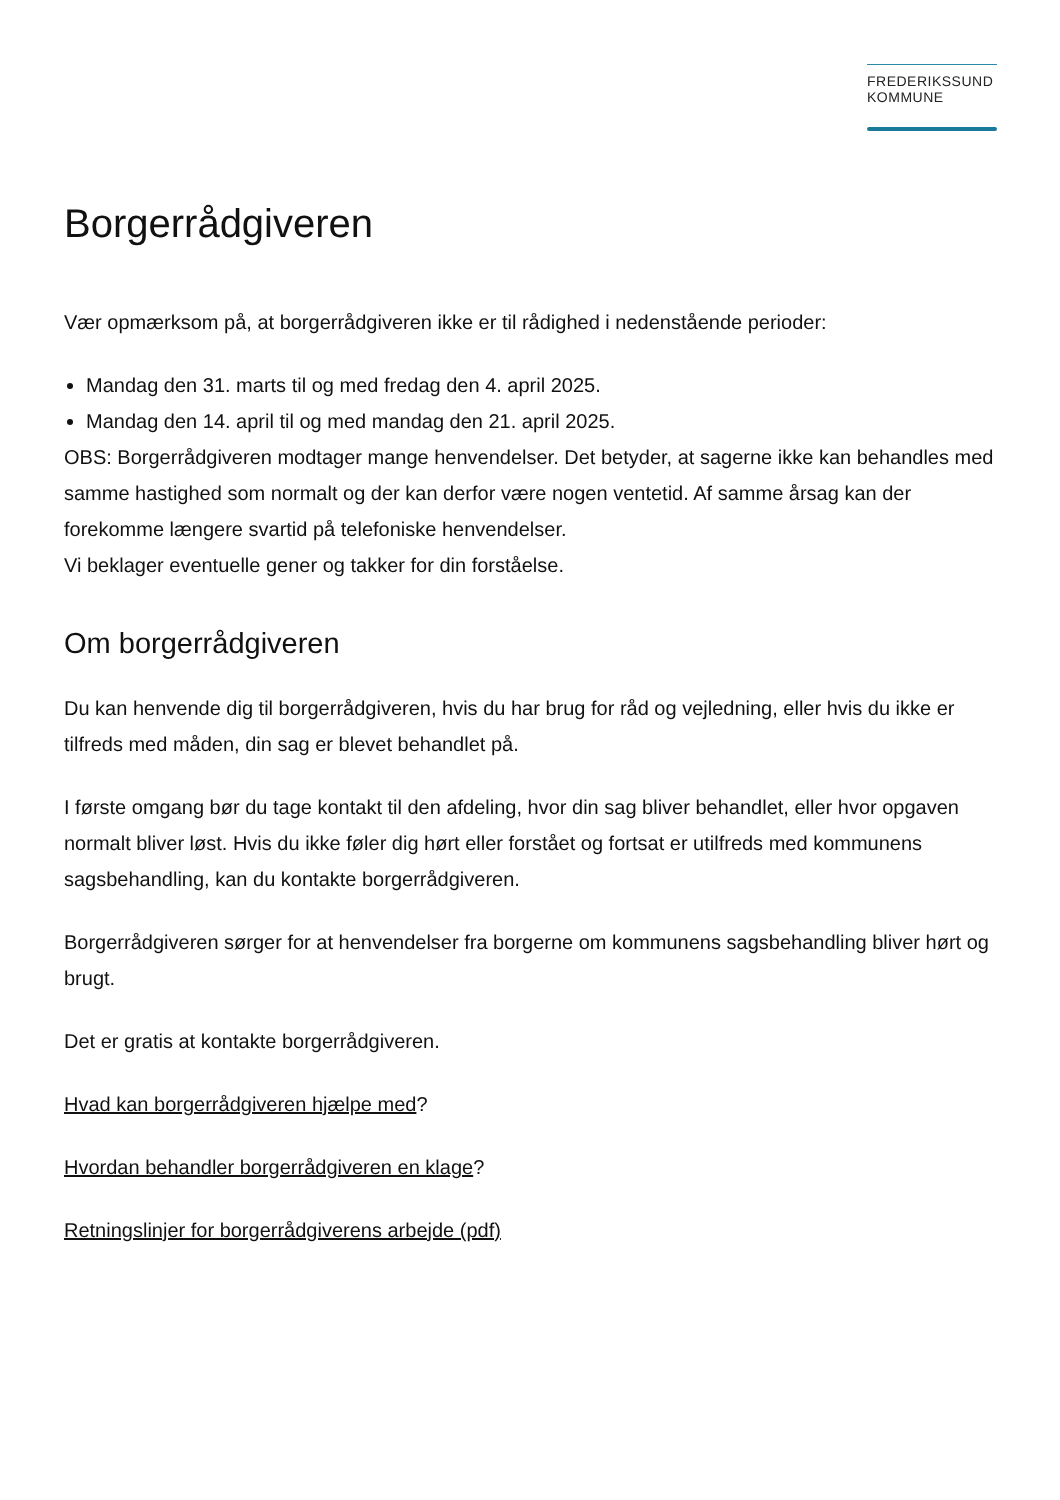FREDERIKSSUND
KOMMUNE
Borgerrådgiveren
Vær opmærksom på, at borgerrådgiveren ikke er til rådighed i nedenstående perioder:
Mandag den 31. marts til og med fredag den 4. april 2025.
Mandag den 14. april til og med mandag den 21. april 2025.
OBS: Borgerrådgiveren modtager mange henvendelser. Det betyder, at sagerne ikke kan behandles med samme hastighed som normalt og der kan derfor være nogen ventetid. Af samme årsag kan der forekomme længere svartid på telefoniske henvendelser.
Vi beklager eventuelle gener og takker for din forståelse.
Om borgerrådgiveren
Du kan henvende dig til borgerrådgiveren, hvis du har brug for råd og vejledning, eller hvis du ikke er tilfreds med måden, din sag er blevet behandlet på.
I første omgang bør du tage kontakt til den afdeling, hvor din sag bliver behandlet, eller hvor opgaven normalt bliver løst. Hvis du ikke føler dig hørt eller forstået og fortsat er utilfreds med kommunens sagsbehandling, kan du kontakte borgerrådgiveren.
Borgerrådgiveren sørger for at henvendelser fra borgerne om kommunens sagsbehandling bliver hørt og brugt.
Det er gratis at kontakte borgerrådgiveren.
Hvad kan borgerrådgiveren hjælpe med?
Hvordan behandler borgerrådgiveren en klage?
Retningslinjer for borgerrådgiverens arbejde (pdf)